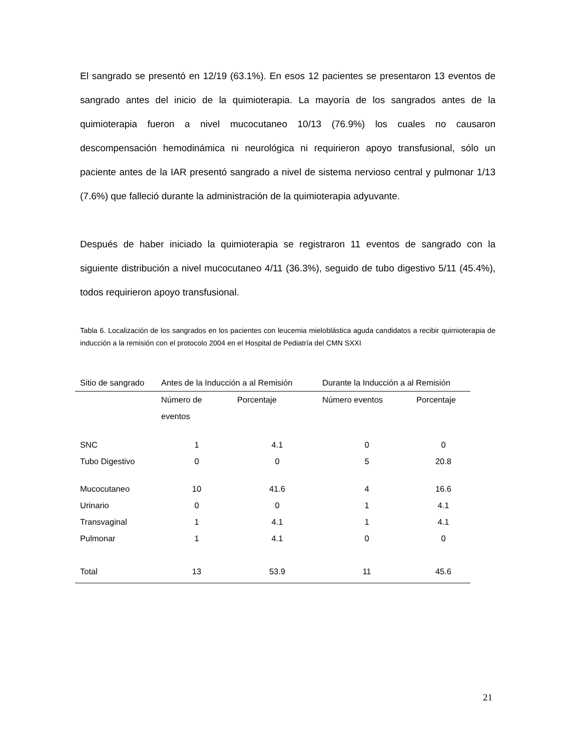El sangrado se presentó en 12/19 (63.1%). En esos 12 pacientes se presentaron 13 eventos de sangrado antes del inicio de la quimioterapia. La mayoría de los sangrados antes de la quimioterapia fueron a nivel mucocutaneo 10/13 (76.9%) los cuales no causaron descompensación hemodinámica ni neurológica ni requirieron apoyo transfusional, sólo un paciente antes de la IAR presentó sangrado a nivel de sistema nervioso central y pulmonar 1/13 (7.6%) que falleció durante la administración de la quimioterapia adyuvante.
Después de haber iniciado la quimioterapia se registraron 11 eventos de sangrado con la siguiente distribución a nivel mucocutaneo 4/11 (36.3%), seguido de tubo digestivo 5/11 (45.4%), todos requirieron apoyo transfusional.
Tabla 6. Localización de los sangrados en los pacientes con leucemia mieloblástica aguda candidatos a recibir quimioterapia de inducción a la remisión con el protocolo 2004 en el Hospital de Pediatría del CMN SXXI
| Sitio de sangrado | Antes de la Inducción a al Remisión | | Durante la Inducción a al Remisión | |
| | Número de eventos | Porcentaje | Número eventos | Porcentaje |
| SNC | 1 | 4.1 | 0 | 0 |
| Tubo Digestivo | 0 | 0 | 5 | 20.8 |
| Mucocutaneo | 10 | 41.6 | 4 | 16.6 |
| Urinario | 0 | 0 | 1 | 4.1 |
| Transvaginal | 1 | 4.1 | 1 | 4.1 |
| Pulmonar | 1 | 4.1 | 0 | 0 |
| Total | 13 | 53.9 | 11 | 45.6 |
21